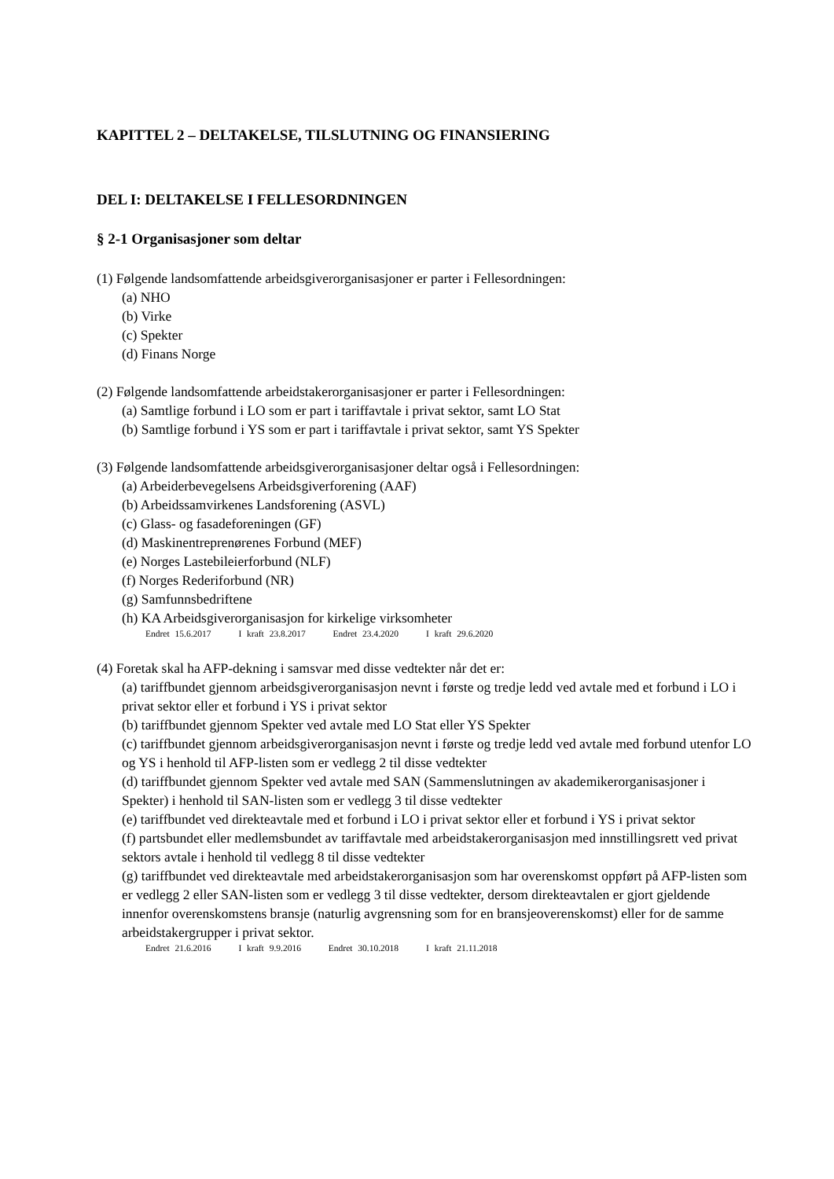KAPITTEL 2 – DELTAKELSE, TILSLUTNING OG FINANSIERING
DEL I: DELTAKELSE I FELLESORDNINGEN
§ 2-1 Organisasjoner som deltar
(1) Følgende landsomfattende arbeidsgiverorganisasjoner er parter i Fellesordningen:
(a) NHO
(b) Virke
(c) Spekter
(d) Finans Norge
(2) Følgende landsomfattende arbeidstakerorganisasjoner er parter i Fellesordningen:
(a) Samtlige forbund i LO som er part i tariffavtale i privat sektor, samt LO Stat
(b) Samtlige forbund i YS som er part i tariffavtale i privat sektor, samt YS Spekter
(3) Følgende landsomfattende arbeidsgiverorganisasjoner deltar også i Fellesordningen:
(a) Arbeiderbevegelsens Arbeidsgiverforening (AAF)
(b) Arbeidssamvirkenes Landsforening (ASVL)
(c) Glass- og fasadeforeningen (GF)
(d) Maskinentreprenørenes Forbund (MEF)
(e) Norges Lastebileierforbund (NLF)
(f) Norges Rederiforbund (NR)
(g) Samfunnsbedriftene
(h) KA Arbeidsgiverorganisasjon for kirkelige virksomheter
Endret 15.6.2017 I kraft 23.8.2017 Endret 23.4.2020 I kraft 29.6.2020
(4) Foretak skal ha AFP-dekning i samsvar med disse vedtekter når det er:
(a) tariffbundet gjennom arbeidsgiverorganisasjon nevnt i første og tredje ledd ved avtale med et forbund i LO i privat sektor eller et forbund i YS i privat sektor
(b) tariffbundet gjennom Spekter ved avtale med LO Stat eller YS Spekter
(c) tariffbundet gjennom arbeidsgiverorganisasjon nevnt i første og tredje ledd ved avtale med forbund utenfor LO og YS i henhold til AFP-listen som er vedlegg 2 til disse vedtekter
(d) tariffbundet gjennom Spekter ved avtale med SAN (Sammenslutningen av akademikerorganisasjoner i Spekter) i henhold til SAN-listen som er vedlegg 3 til disse vedtekter
(e) tariffbundet ved direkteavtale med et forbund i LO i privat sektor eller et forbund i YS i privat sektor
(f) partsbundet eller medlemsbundet av tariffavtale med arbeidstakerorganisasjon med innstillingsrett ved privat sektors avtale i henhold til vedlegg 8 til disse vedtekter
(g) tariffbundet ved direkteavtale med arbeidstakerorganisasjon som har overenskomst oppført på AFP-listen som er vedlegg 2 eller SAN-listen som er vedlegg 3 til disse vedtekter, dersom direkteavtalen er gjort gjeldende innenfor overenskomstens bransje (naturlig avgrensning som for en bransjeoverenskomst) eller for de samme arbeidstakergrupper i privat sektor.
Endret 21.6.2016 I kraft 9.9.2016 Endret 30.10.2018 I kraft 21.11.2018